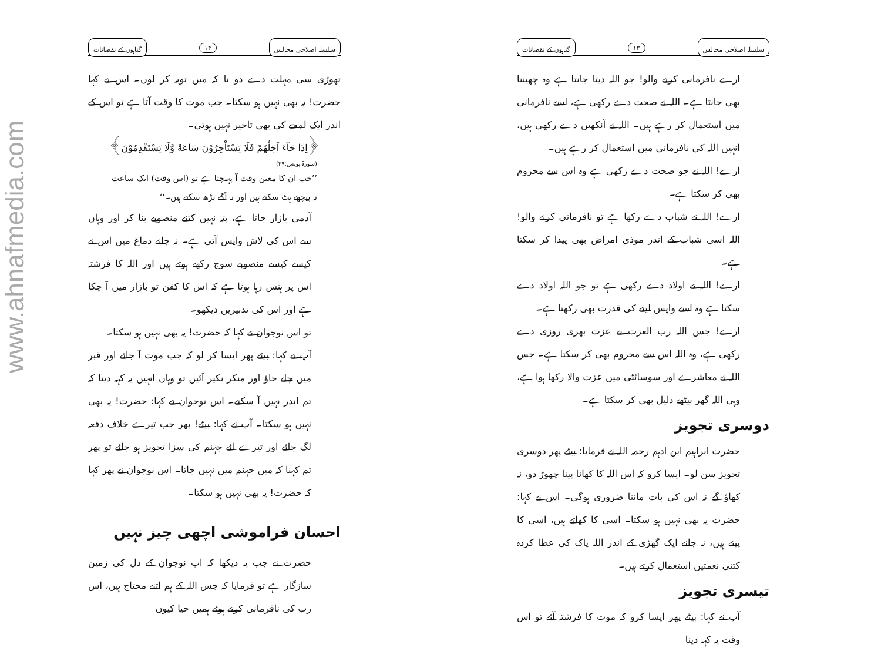www.ahnafmedia.com
سلسلہ اصلاحی مجالس ۱۳ گناہوں کے نقصانات
ارے نافرمانی کرنے والو! جو اللہ دیتا جانتا ہے وہ چھیننا بھی جانتا ہے۔ اللہ نے صحت دے رکھی ہے، اسے نافرمانی میں استعمال کر رہے ہیں۔ اللہ نے آنکھیں دے رکھی ہیں، انہیں اللہ کی نافرمانی میں استعمال کر رہے ہیں۔
ارے! اللہ نے جو صحت دے رکھی ہے وہ اس سے محروم بھی کر سکتا ہے۔
ارے! اللہ نے شباب دے رکھا ہے تو نافرمانی کرنے والو! اللہ اسی شباب کے اندر موذی امراض بھی پیدا کر سکتا ہے۔
ارے! اللہ نے اولاد دے رکھی ہے تو جو اللہ اولاد دے سکتا ہے وہ اسے واپس لینے کی قدرت بھی رکھتا ہے۔
ارے! جس اللہ رب العزت نے عزت بھری روزی دے رکھی ہے، وہ اللہ اس سے محروم بھی کر سکتا ہے۔ جس اللہ نے معاشرے اور سوسائٹی میں عزت والا رکھا ہوا ہے، وہی اللہ گھر بیٹھے ذلیل بھی کر سکتا ہے۔
دوسری تجویز
حضرت ابراہیم ابن ادہم رحمہ اللہ نے فرمایا: بیٹے پھر دوسری تجویز سن لو۔ ایسا کرو کہ اس اللہ کا کھانا پینا چھوڑ دو، نہ کھاؤ گے نہ اس کی بات ماننا ضروری ہوگی۔ اس نے کہا: حضرت یہ بھی نہیں ہو سکتا۔ اسی کا کھاتے ہیں، اسی کا پیتے ہیں، نہ جانے ایک گھڑی کے اندر اللہ پاک کی عطا کردہ کتنی نعمتیں استعمال کرتے ہیں۔
تیسری تجویز
آپ نے کہا: بیٹے پھر ایسا کرو کہ موت کا فرشتہ آئے تو اس وقت یہ کہہ دینا
سلسلہ اصلاحی مجالس ۱۴ گناہوں کے نقصانات
تھوڑی سی مہلت دے دو تا کہ میں توبہ کر لوں۔ اس نے کہا حضرت! یہ بھی نہیں ہو سکتا۔ جب موت کا وقت آتا ہے تو اس کے اندر ایک لمحے کی بھی تاخیر نہیں ہوتی۔
﴿اِذَا جَآءَ اَجَلُهُمْ فَلَا يَسْتَاْخِرُوْنَ سَاعَةً وَّلَا يَسْتَقْدِمُوْنَ﴾
(سورۃ یونس:۴۹)
’’جب ان کا معین وقت آ پہنچتا ہے تو (اس وقت) ایک ساعت نہ پیچھے ہٹ سکتے ہیں اور نہ آگے بڑھ سکتے ہیں۔‘‘
آدمی بازار جاتا ہے، پتہ نہیں کتنے منصوبے بنا کر اور وہاں سے اس کی لاش واپس آتی ہے۔ نہ جانے دماغ میں اس نے کیسے کیسے منصوبے سوچ رکھے ہوتے ہیں اور اللہ کا فرشتہ اس پر ہنس رہا ہوتا ہے کہ اس کا کفن تو بازار میں آ چکا ہے اور اس کی تدبیریں دیکھو۔
تو اس نوجوان نے کہا کہ حضرت! یہ بھی نہیں ہو سکتا۔
آپ نے کہا: بیٹے پھر ایسا کر لو کہ جب موت آ جائے اور قبر میں چلے جاؤ اور منکر نکیر آئیں تو وہاں انہیں یہ کہہ دینا کہ تم اندر نہیں آ سکتے۔ اس نوجوان نے کہا: حضرت! یہ بھی نہیں ہو سکتا۔ آپ نے کہا: بیٹے! پھر جب تیرے خلاف دفعہ لگ جائے اور تیرے لئے جہنم کی سزا تجویز ہو جائے تو پھر تم کہنا کہ میں جہنم میں نہیں جاتا۔ اس نوجوان نے پھر کہا کہ حضرت! یہ بھی نہیں ہو سکتا۔
احسان فراموشی اچھی چیز نہیں
حضرت نے جب یہ دیکھا کہ اب نوجوان کے دل کی زمین سازگار ہے تو فرمایا کہ جس اللہ کے ہم اتنے محتاج ہیں، اس رب کی نافرمانی کرتے ہوئے ہمیں حیا کیوں